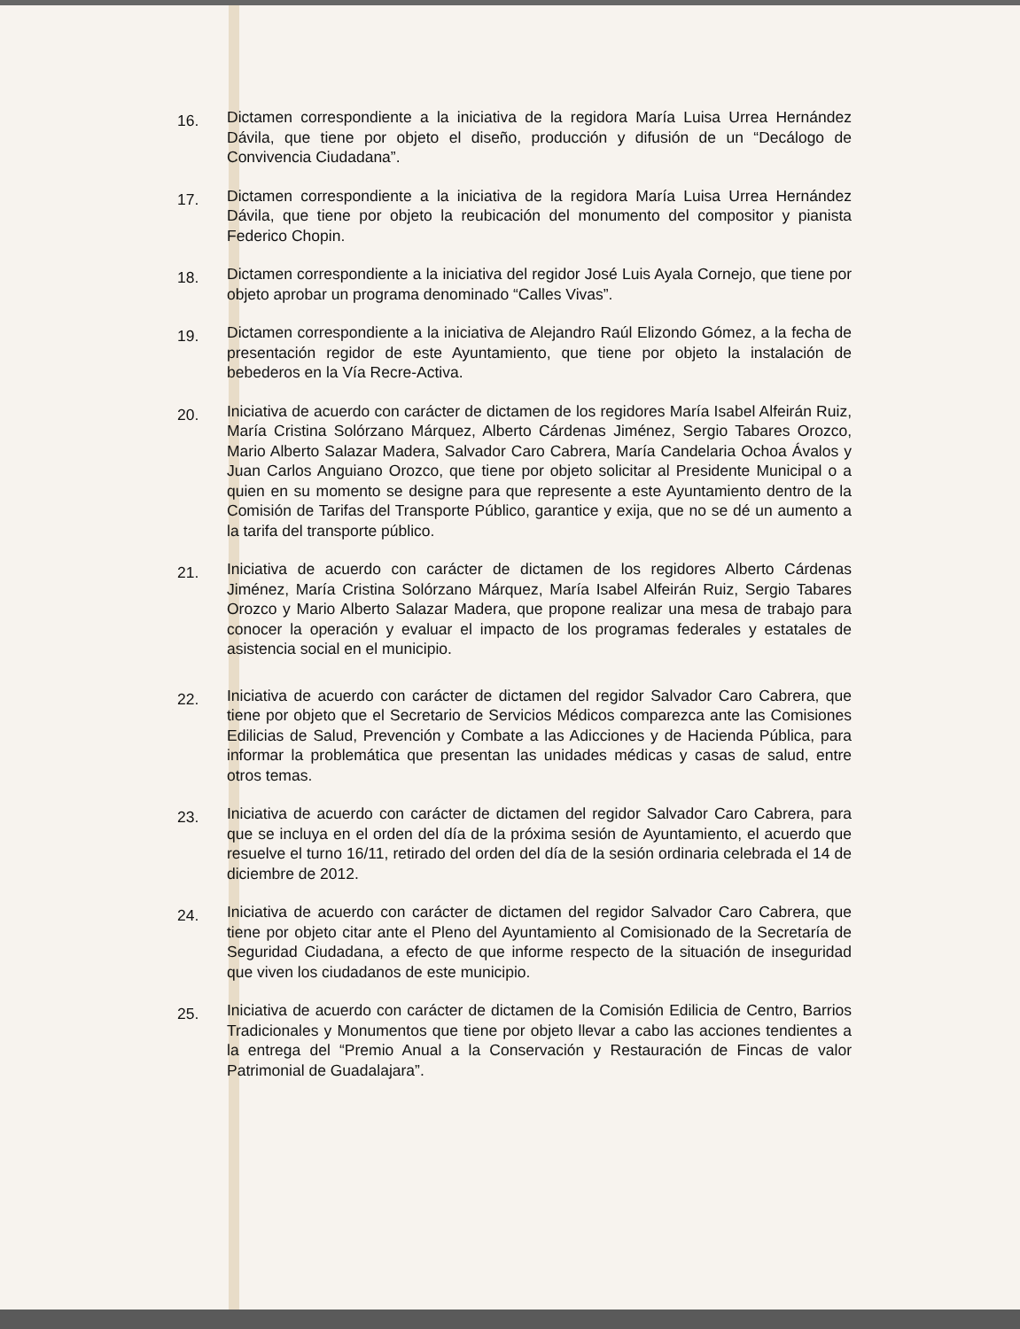16.
Dictamen correspondiente a la iniciativa de la regidora María Luisa Urrea Hernández Dávila, que tiene por objeto el diseño, producción y difusión de un “Decálogo de Convivencia Ciudadana”.
17.
Dictamen correspondiente a la iniciativa de la regidora María Luisa Urrea Hernández Dávila, que tiene por objeto la reubicación del monumento del compositor y pianista Federico Chopin.
18.
Dictamen correspondiente a la iniciativa del regidor José Luis Ayala Cornejo, que tiene por objeto aprobar un programa denominado “Calles Vivas”.
19.
Dictamen correspondiente a la iniciativa de Alejandro Raúl Elizondo Gómez, a la fecha de presentación regidor de este Ayuntamiento, que tiene por objeto la instalación de bebederos en la Vía Recre-Activa.
20.
Iniciativa de acuerdo con carácter de dictamen de los regidores María Isabel Alfeirán Ruiz, María Cristina Solórzano Márquez, Alberto Cárdenas Jiménez, Sergio Tabares Orozco, Mario Alberto Salazar Madera, Salvador Caro Cabrera, María Candelaria Ochoa Ávalos y Juan Carlos Anguiano Orozco, que tiene por objeto solicitar al Presidente Municipal o a quien en su momento se designe para que represente a este Ayuntamiento dentro de la Comisión de Tarifas del Transporte Público, garantice y exija, que no se dé un aumento a la tarifa del transporte público.
21.
Iniciativa de acuerdo con carácter de dictamen de los regidores Alberto Cárdenas Jiménez, María Cristina Solórzano Márquez, María Isabel Alfeirán Ruiz, Sergio Tabares Orozco y Mario Alberto Salazar Madera, que propone realizar una mesa de trabajo para conocer la operación y evaluar el impacto de los programas federales y estatales de asistencia social en el municipio.
22.
Iniciativa de acuerdo con carácter de dictamen del regidor Salvador Caro Cabrera, que tiene por objeto que el Secretario de Servicios Médicos comparezca ante las Comisiones Edilicias de Salud, Prevención y Combate a las Adicciones y de Hacienda Pública, para informar la problemática que presentan las unidades médicas y casas de salud, entre otros temas.
23.
Iniciativa de acuerdo con carácter de dictamen del regidor Salvador Caro Cabrera, para que se incluya en el orden del día de la próxima sesión de Ayuntamiento, el acuerdo que resuelve el turno 16/11, retirado del orden del día de la sesión ordinaria celebrada el 14 de diciembre de 2012.
24.
Iniciativa de acuerdo con carácter de dictamen del regidor Salvador Caro Cabrera, que tiene por objeto citar ante el Pleno del Ayuntamiento al Comisionado de la Secretaría de Seguridad Ciudadana, a efecto de que informe respecto de la situación de inseguridad que viven los ciudadanos de este municipio.
25.
Iniciativa de acuerdo con carácter de dictamen de la Comisión Edilicia de Centro, Barrios Tradicionales y Monumentos que tiene por objeto llevar a cabo las acciones tendientes a la entrega del “Premio Anual a la Conservación y Restauración de Fincas de valor Patrimonial de Guadalajara”.